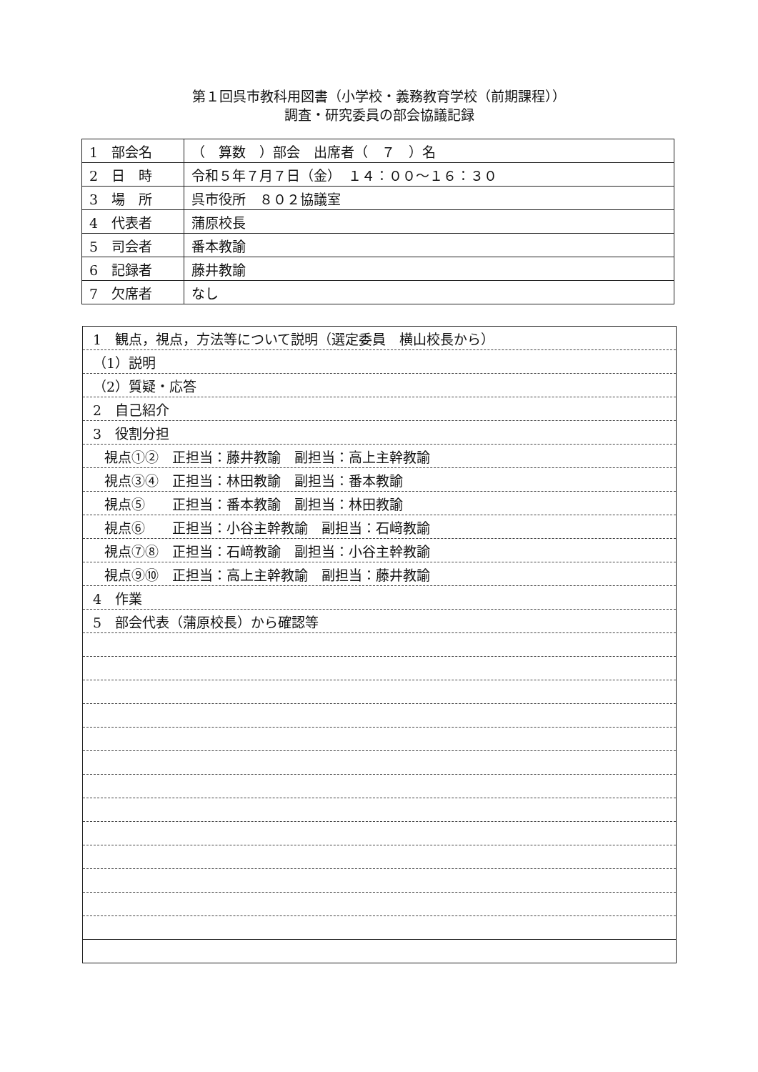第１回呉市教科用図書（小学校・義務教育学校（前期課程））
調査・研究委員の部会協議記録
| 1 部会名 | （ 算数 ）部会 出席者（ ７ ）名 |
| 2 日 時 | 令和５年７月７日（金） １４：００～１６：３０ |
| 3 場 所 | 呉市役所 ８０２協議室 |
| 4 代表者 | 蒲原校長 |
| 5 司会者 | 番本教諭 |
| 6 記録者 | 藤井教諭 |
| 7 欠席者 | なし |
| 1 観点，視点，方法等について説明（選定委員 横山校長から） |
| （1）説明 |
| （2）質疑・応答 |
| 2 自己紹介 |
| 3 役割分担 |
| 視点①② 正担当：藤井教諭 副担当：高上主幹教諭 |
| 視点③④ 正担当：林田教諭 副担当：番本教諭 |
| 視点⑤ 正担当：番本教諭 副担当：林田教諭 |
| 視点⑥ 正担当：小谷主幹教諭 副担当：石﨑教諭 |
| 視点⑦⑧ 正担当：石﨑教諭 副担当：小谷主幹教諭 |
| 視点⑨⑩ 正担当：高上主幹教諭 副担当：藤井教諭 |
| 4 作業 |
| 5 部会代表（蒲原校長）から確認等 |